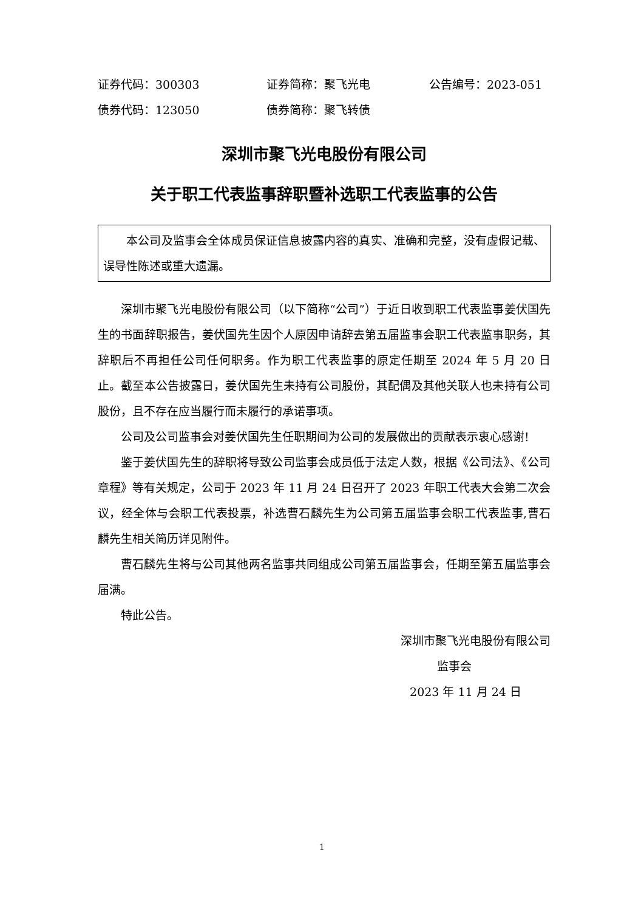证券代码：300303 证券简称：聚飞光电 公告编号：2023-051
债券代码：123050 债券简称：聚飞转债
深圳市聚飞光电股份有限公司
关于职工代表监事辞职暨补选职工代表监事的公告
本公司及监事会全体成员保证信息披露内容的真实、准确和完整，没有虚假记载、误导性陈述或重大遗漏。
深圳市聚飞光电股份有限公司（以下简称“公司”）于近日收到职工代表监事姜伏国先生的书面辞职报告，姜伏国先生因个人原因申请辞去第五届监事会职工代表监事职务，其辞职后不再担任公司任何职务。作为职工代表监事的原定任期至 2024 年 5 月 20 日止。截至本公告披露日，姜伏国先生未持有公司股份，其配偶及其他关联人也未持有公司股份，且不存在应当履行而未履行的承诺事项。
公司及公司监事会对姜伏国先生任职期间为公司的发展做出的贡献表示衷心感谢!
鉴于姜伏国先生的辞职将导致公司监事会成员低于法定人数，根据《公司法》、《公司章程》等有关规定，公司于 2023 年 11 月 24 日召开了 2023 年职工代表大会第二次会议，经全体与会职工代表投票，补选曹石麟先生为公司第五届监事会职工代表监事,曹石麟先生相关简历详见附件。
曹石麟先生将与公司其他两名监事共同组成公司第五届监事会，任期至第五届监事会届满。
特此公告。
深圳市聚飞光电股份有限公司
监事会
2023 年 11 月 24 日
1